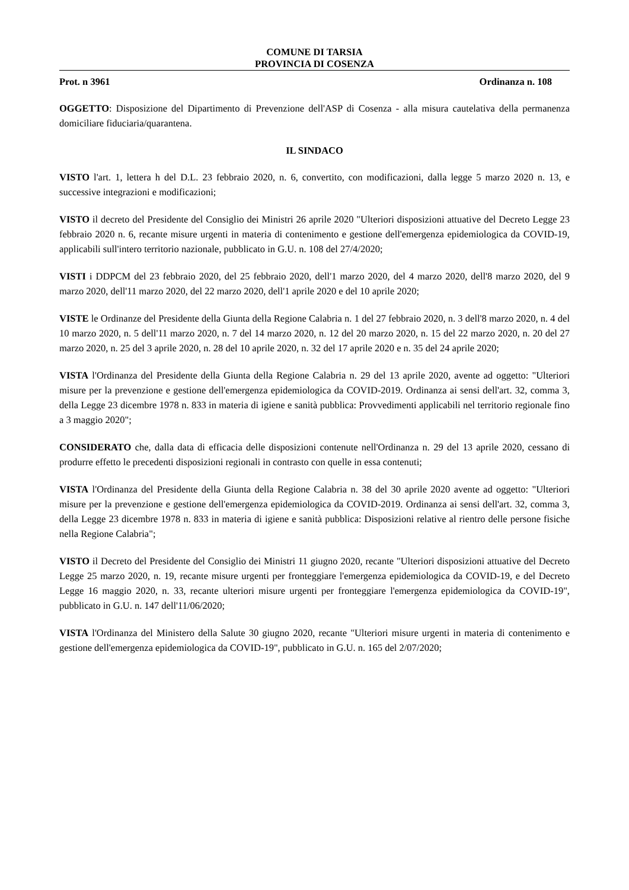COMUNE DI TARSIA
PROVINCIA DI COSENZA
Prot. n 3961 Ordinanza n. 108
OGGETTO: Disposizione del Dipartimento di Prevenzione dell'ASP di Cosenza - alla misura cautelativa della permanenza domiciliare fiduciaria/quarantena.
IL SINDACO
VISTO l'art. 1, lettera h del D.L. 23 febbraio 2020, n. 6, convertito, con modificazioni, dalla legge 5 marzo 2020 n. 13, e successive integrazioni e modificazioni;
VISTO il decreto del Presidente del Consiglio dei Ministri 26 aprile 2020 "Ulteriori disposizioni attuative del Decreto Legge 23 febbraio 2020 n. 6, recante misure urgenti in materia di contenimento e gestione dell'emergenza epidemiologica da COVID-19, applicabili sull'intero territorio nazionale, pubblicato in G.U. n. 108 del 27/4/2020;
VISTI i DDPCM del 23 febbraio 2020, del 25 febbraio 2020, dell'1 marzo 2020, del 4 marzo 2020, dell'8 marzo 2020, del 9 marzo 2020, dell'11 marzo 2020, del 22 marzo 2020, dell'1 aprile 2020 e del 10 aprile 2020;
VISTE le Ordinanze del Presidente della Giunta della Regione Calabria n. 1 del 27 febbraio 2020, n. 3 dell'8 marzo 2020, n. 4 del 10 marzo 2020, n. 5 dell'11 marzo 2020, n. 7 del 14 marzo 2020, n. 12 del 20 marzo 2020, n. 15 del 22 marzo 2020, n. 20 del 27 marzo 2020, n. 25 del 3 aprile 2020, n. 28 del 10 aprile 2020, n. 32 del 17 aprile 2020 e n. 35 del 24 aprile 2020;
VISTA l'Ordinanza del Presidente della Giunta della Regione Calabria n. 29 del 13 aprile 2020, avente ad oggetto: "Ulteriori misure per la prevenzione e gestione dell'emergenza epidemiologica da COVID-2019. Ordinanza ai sensi dell'art. 32, comma 3, della Legge 23 dicembre 1978 n. 833 in materia di igiene e sanità pubblica: Provvedimenti applicabili nel territorio regionale fino a 3 maggio 2020";
CONSIDERATO che, dalla data di efficacia delle disposizioni contenute nell'Ordinanza n. 29 del 13 aprile 2020, cessano di produrre effetto le precedenti disposizioni regionali in contrasto con quelle in essa contenuti;
VISTA l'Ordinanza del Presidente della Giunta della Regione Calabria n. 38 del 30 aprile 2020 avente ad oggetto: "Ulteriori misure per la prevenzione e gestione dell'emergenza epidemiologica da COVID-2019. Ordinanza ai sensi dell'art. 32, comma 3, della Legge 23 dicembre 1978 n. 833 in materia di igiene e sanità pubblica: Disposizioni relative al rientro delle persone fisiche nella Regione Calabria";
VISTO il Decreto del Presidente del Consiglio dei Ministri 11 giugno 2020, recante "Ulteriori disposizioni attuative del Decreto Legge 25 marzo 2020, n. 19, recante misure urgenti per fronteggiare l'emergenza epidemiologica da COVID-19, e del Decreto Legge 16 maggio 2020, n. 33, recante ulteriori misure urgenti per fronteggiare l'emergenza epidemiologica da COVID-19", pubblicato in G.U. n. 147 dell'11/06/2020;
VISTA l'Ordinanza del Ministero della Salute 30 giugno 2020, recante "Ulteriori misure urgenti in materia di contenimento e gestione dell'emergenza epidemiologica da COVID-19", pubblicato in G.U. n. 165 del 2/07/2020;